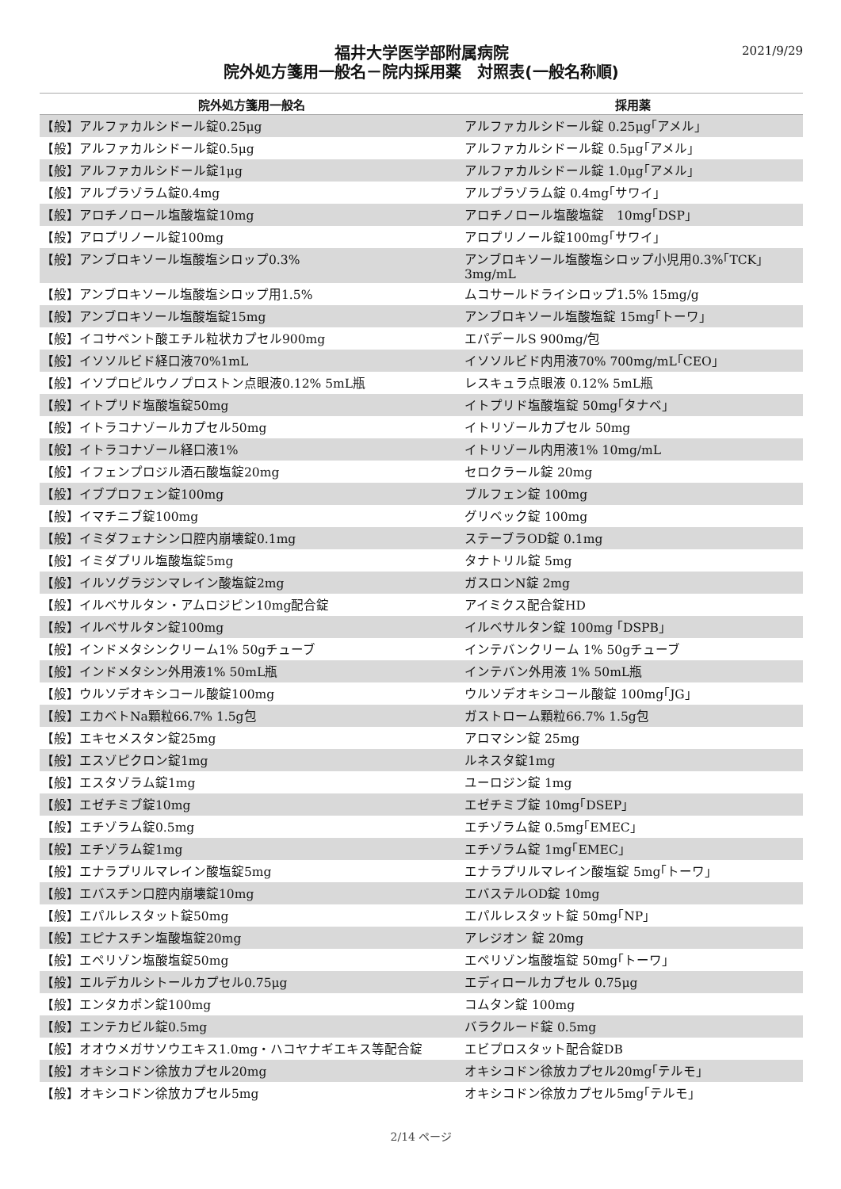2021/9/29
福井大学医学部附属病院
院外処方箋用一般名－院内採用薬　対照表(一般名称順)
| 院外処方箋用一般名 | 採用薬 |
| --- | --- |
| 【般】アルファカルシドール錠0.25μg | アルファカルシドール錠 0.25μg｢アメル｣ |
| 【般】アルファカルシドール錠0.5μg | アルファカルシドール錠 0.5μg｢アメル｣ |
| 【般】アルファカルシドール錠1μg | アルファカルシドール錠 1.0μg｢アメル｣ |
| 【般】アルプラゾラム錠0.4mg | アルプラゾラム錠 0.4mg｢サワイ｣ |
| 【般】アロチノロール塩酸塩錠10mg | アロチノロール塩酸塩錠 10mg｢DSP｣ |
| 【般】アロプリノール錠100mg | アロプリノール錠100mg｢サワイ｣ |
| 【般】アンブロキソール塩酸塩シロップ0.3% | アンブロキソール塩酸塩シロップ小児用0.3%｢TCK｣ 3mg/mL |
| 【般】アンブロキソール塩酸塩シロップ用1.5% | ムコサールドライシロップ1.5% 15mg/g |
| 【般】アンブロキソール塩酸塩錠15mg | アンブロキソール塩酸塩錠 15mg｢トーワ｣ |
| 【般】イコサペント酸エチル粒状カプセル900mg | エパデールS 900mg/包 |
| 【般】イソソルビド経口液70%1mL | イソソルビド内用液70% 700mg/mL｢CEO｣ |
| 【般】イソプロピルウノプロストン点眼液0.12% 5mL瓶 | レスキュラ点眼液 0.12% 5mL瓶 |
| 【般】イトプリド塩酸塩錠50mg | イトプリド塩酸塩錠 50mg｢タナベ｣ |
| 【般】イトラコナゾールカプセル50mg | イトリゾールカプセル 50mg |
| 【般】イトラコナゾール経口液1% | イトリゾール内用液1% 10mg/mL |
| 【般】イフェンプロジル酒石酸塩錠20mg | セロクラール錠 20mg |
| 【般】イブプロフェン錠100mg | ブルフェン錠 100mg |
| 【般】イマチニブ錠100mg | グリベック錠 100mg |
| 【般】イミダフェナシン口腔内崩壊錠0.1mg | ステーブラOD錠 0.1mg |
| 【般】イミダプリル塩酸塩錠5mg | タナトリル錠 5mg |
| 【般】イルソグラジンマレイン酸塩錠2mg | ガスロンN錠 2mg |
| 【般】イルベサルタン・アムロジピン10mg配合錠 | アイミクス配合錠HD |
| 【般】イルベサルタン錠100mg | イルベサルタン錠 100mg ｢DSPB｣ |
| 【般】インドメタシンクリーム1% 50gチューブ | インテバンクリーム 1% 50gチューブ |
| 【般】インドメタシン外用液1% 50mL瓶 | インテバン外用液 1% 50mL瓶 |
| 【般】ウルソデオキシコール酸錠100mg | ウルソデオキシコール酸錠 100mg｢JG｣ |
| 【般】エカベトNa顆粒66.7% 1.5g包 | ガストローム顆粒66.7% 1.5g包 |
| 【般】エキセメスタン錠25mg | アロマシン錠 25mg |
| 【般】エスゾピクロン錠1mg | ルネスタ錠1mg |
| 【般】エスタゾラム錠1mg | ユーロジン錠 1mg |
| 【般】エゼチミブ錠10mg | エゼチミブ錠 10mg｢DSEP｣ |
| 【般】エチゾラム錠0.5mg | エチゾラム錠 0.5mg｢EMEC｣ |
| 【般】エチゾラム錠1mg | エチゾラム錠 1mg｢EMEC｣ |
| 【般】エナラプリルマレイン酸塩錠5mg | エナラプリルマレイン酸塩錠 5mg｢トーワ｣ |
| 【般】エバスチン口腔内崩壊錠10mg | エバステルOD錠 10mg |
| 【般】エパルレスタット錠50mg | エパルレスタット錠 50mg｢NP｣ |
| 【般】エピナスチン塩酸塩錠20mg | アレジオン 錠 20mg |
| 【般】エペリゾン塩酸塩錠50mg | エペリゾン塩酸塩錠 50mg｢トーワ｣ |
| 【般】エルデカルシトールカプセル0.75μg | エディロールカプセル 0.75μg |
| 【般】エンタカポン錠100mg | コムタン錠 100mg |
| 【般】エンテカビル錠0.5mg | バラクルード錠 0.5mg |
| 【般】オオウメガサソウエキス1.0mg・ハコヤナギエキス等配合錠 | エビプロスタット配合錠DB |
| 【般】オキシコドン徐放カプセル20mg | オキシコドン徐放カプセル20mg｢テルモ｣ |
| 【般】オキシコドン徐放カプセル5mg | オキシコドン徐放カプセル5mg｢テルモ｣ |
2/14 ページ